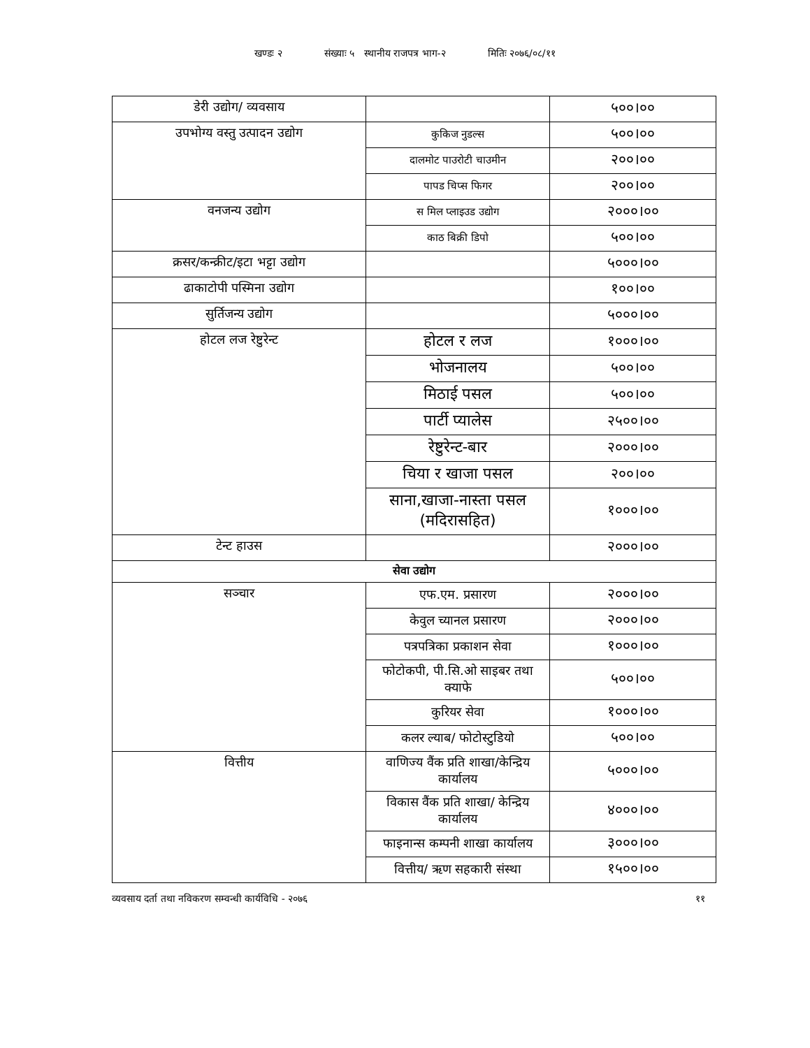खण्डः २ संख्याः ५ स्थानीय राजपत्र भाग-२ मितिः २०७६/०८/११
| डेरी उद्योग/ व्यवसाय | | ५००।०० |
| उपभोग्य वस्तु उत्पादन उद्योग | कुकिज नुडल्स | ५००।०० |
| | दालमोट पाउरोटी चाउमीन | २००।०० |
| | पापड चिप्स फिगर | २००।०० |
| वनजन्य उद्योग | स मिल प्लाइउड उद्योग | २०००।०० |
| | काठ बिक्री डिपो | ५००।०० |
| क्रसर/कन्क्रीट/इटा भट्टा उद्योग | | ५०००।०० |
| ढाकाटोपी पस्मिना उद्योग | | १००।०० |
| सुर्तिजन्य उद्योग | | ५०००।०० |
| होटल लज रेष्टुरेन्ट | होटल र लज | १०००।०० |
| | भोजनालय | ५००।०० |
| | मिठाई पसल | ५००।०० |
| | पार्टी प्यालेस | २५००।०० |
| | रेष्टुरेन्ट-बार | २०००।०० |
| | चिया र खाजा पसल | २००।०० |
| | साना,खाजा-नास्ता पसल (मदिरासहित) | १०००।०० |
| टेन्ट हाउस | | २०००।०० |
| सेवा उद्योग | | |
| सञ्चार | एफ.एम. प्रसारण | २०००।०० |
| | केवुल च्यानल प्रसारण | २०००।०० |
| | पत्रपत्रिका प्रकाशन सेवा | १०००।०० |
| | फोटोकपी, पी.सि.ओ साइबर तथा क्याफे | ५००।०० |
| | कुरियर सेवा | १०००।०० |
| | कलर ल्याब/ फोटोस्टुडियो | ५००।०० |
| वित्तीय | वाणिज्य वैंक प्रति शाखा/केन्द्रिय कार्यालय | ५०००।०० |
| | विकास वैंक प्रति शाखा/ केन्द्रिय कार्यालय | ४०००।०० |
| | फाइनान्स कम्पनी शाखा कार्यालय | ३०००।०० |
| | वित्तीय/ ऋण सहकारी संस्था | १५००।०० |
व्यवसाय दर्ता तथा नविकरण सम्वन्धी कार्यविधि - २०७६ ११